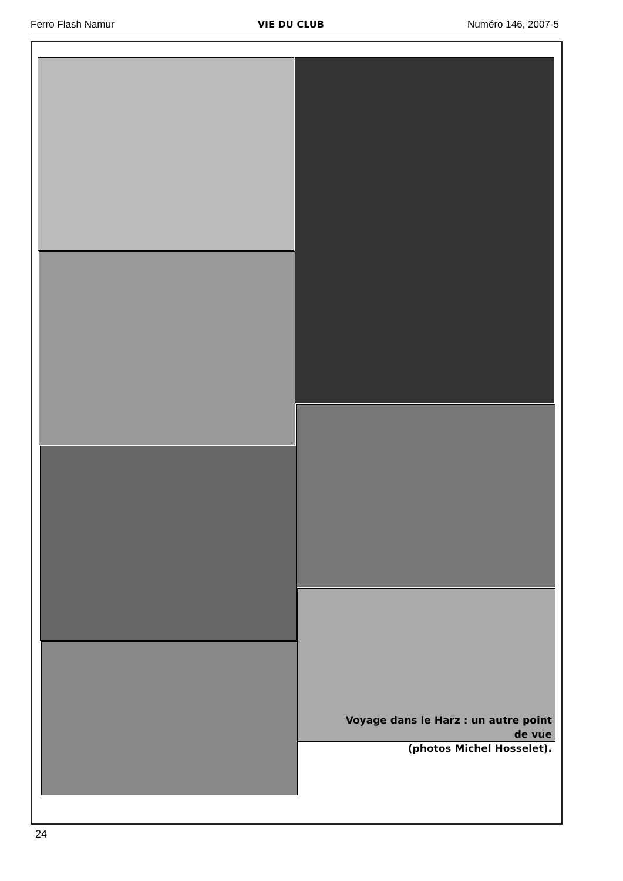Ferro Flash Namur VIE DU CLUB Numéro 146, 2007-5
Voyage dans le Harz : un autre point de vue
(photos Michel Hosselet).
24